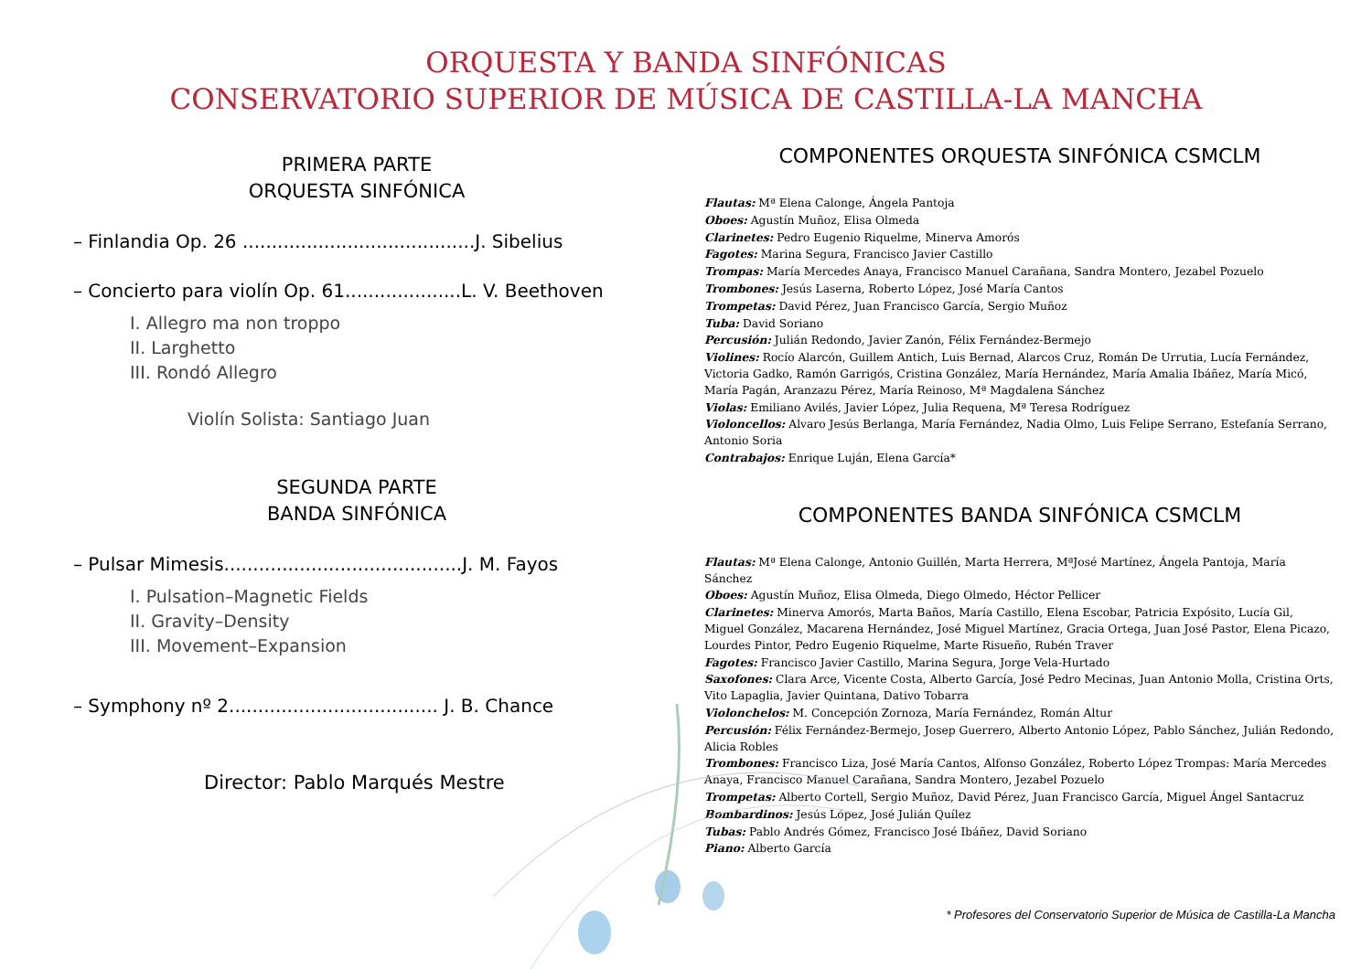ORQUESTA Y BANDA SINFÓNICAS
CONSERVATORIO SUPERIOR DE MÚSICA DE CASTILLA-LA MANCHA
PRIMERA PARTE
ORQUESTA SINFÓNICA
– Finlandia Op. 26 ........................................J. Sibelius
– Concierto para violín Op. 61....................L. V. Beethoven
I. Allegro ma non troppo
II. Larghetto
III. Rondó Allegro
Violín Solista: Santiago Juan
SEGUNDA PARTE
BANDA SINFÓNICA
– Pulsar Mimesis.........................................J. M. Fayos
I. Pulsation–Magnetic Fields
II. Gravity–Density
III. Movement–Expansion
– Symphony nº 2.................................... J. B. Chance
Director: Pablo Marqués Mestre
COMPONENTES ORQUESTA SINFÓNICA CSMCLM
Flautas: Mª Elena Calonge, Ángela Pantoja
Oboes: Agustín Muñoz, Elisa Olmeda
Clarinetes: Pedro Eugenio Riquelme, Minerva Amorós
Fagotes: Marina Segura, Francisco Javier Castillo
Trompas: María Mercedes Anaya, Francisco Manuel Carañana, Sandra Montero, Jezabel Pozuelo
Trombones: Jesús Laserna, Roberto López, José María Cantos
Trompetas: David Pérez, Juan Francisco García, Sergio Muñoz
Tuba: David Soriano
Percusión: Julián Redondo, Javier Zanón, Félix Fernández-Bermejo
Violines: Rocío Alarcón, Guillem Antich, Luis Bernad, Alarcos Cruz, Román De Urrutia, Lucía Fernández, Victoria Gadko, Ramón Garrigós, Cristina González, María Hernández, María Amalia Ibáñez, María Micó, María Pagán, Aranzazu Pérez, María Reinoso, Mª Magdalena Sánchez
Violas: Emiliano Avilés, Javier López, Julia Requena, Mª Teresa Rodríguez
Violoncellos: Alvaro Jesús Berlanga, María Fernández, Nadia Olmo, Luis Felipe Serrano, Estefanía Serrano, Antonio Soria
Contrabajos: Enrique Luján, Elena García*
COMPONENTES BANDA SINFÓNICA CSMCLM
Flautas: Mª Elena Calonge, Antonio Guillén, Marta Herrera, MªJosé Martínez, Ángela Pantoja, María Sánchez
Oboes: Agustín Muñoz, Elisa Olmeda, Diego Olmedo, Héctor Pellicer
Clarinetes: Minerva Amorós, Marta Baños, María Castillo, Elena Escobar, Patricia Expósito, Lucía Gil, Miguel González, Macarena Hernández, José Miguel Martínez, Gracia Ortega, Juan José Pastor, Elena Picazo, Lourdes Pintor, Pedro Eugenio Riquelme, Marte Risueño, Rubén Traver
Fagotes: Francisco Javier Castillo, Marina Segura, Jorge Vela-Hurtado
Saxofones: Clara Arce, Vicente Costa, Alberto García, José Pedro Mecinas, Juan Antonio Molla, Cristina Orts, Vito Lapaglia, Javier Quintana, Dativo Tobarra
Violonchelos: M. Concepción Zornoza, María Fernández, Román Altur
Percusión: Félix Fernández-Bermejo, Josep Guerrero, Alberto Antonio López, Pablo Sánchez, Julián Redondo, Alicia Robles
Trombones: Francisco Liza, José María Cantos, Alfonso González, Roberto López Trompas: María Mercedes Anaya, Francisco Manuel Carañana, Sandra Montero, Jezabel Pozuelo
Trompetas: Alberto Cortell, Sergio Muñoz, David Pérez, Juan Francisco García, Miguel Ángel Santacruz
Bombardinos: Jesús López, José Julián Quílez
Tubas: Pablo Andrés Gómez, Francisco José Ibáñez, David Soriano
Piano: Alberto García
* Profesores del Conservatorio Superior de Música de Castilla-La Mancha